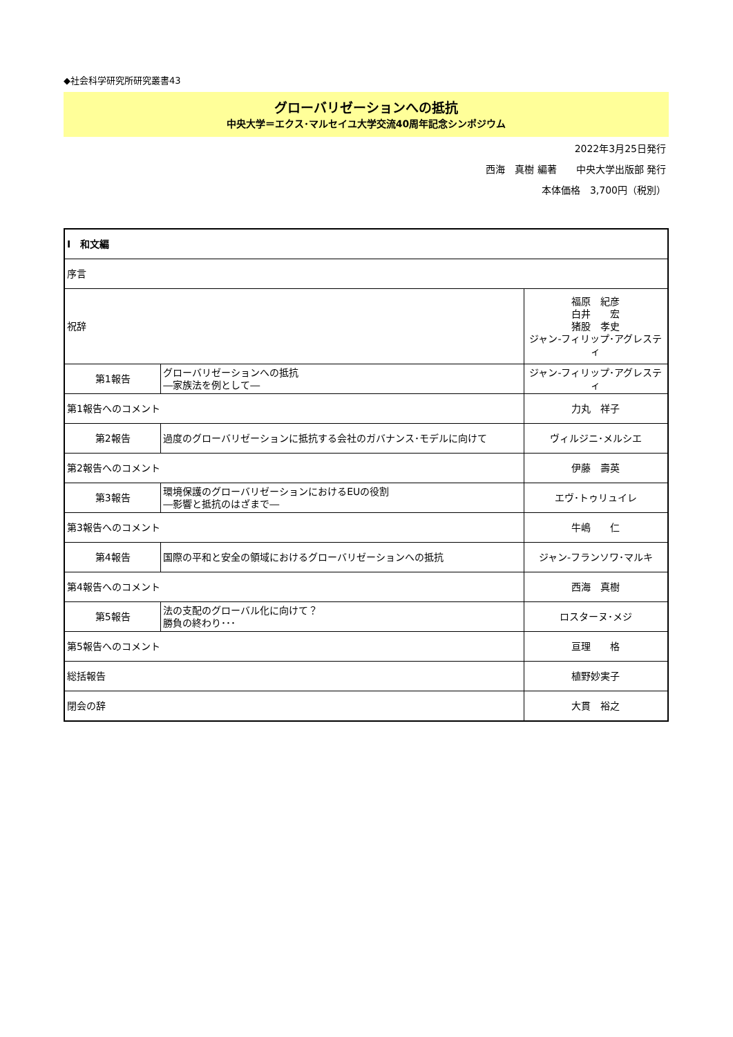◆社会科学研究所研究叢書43
グローバリゼーションへの抵抗
中央大学＝エクス･マルセイユ大学交流40周年記念シンポジウム
2022年3月25日発行
西海　真樹 編著　　中央大学出版部 発行
本体価格　3,700円（税別）
| Ⅰ 和文編 | | |
| 序言 | | |
| 祝辞 | | 福原 紀彦 白井 宏 猪股 孝史 ジャン-フィリップ･アグレスティ |
| 第1報告 | グローバリゼーションへの抵抗 ―家族法を例として― | ジャン-フィリップ･アグレスティ |
| 第1報告へのコメント | | 力丸 祥子 |
| 第2報告 | 過度のグローバリゼーションに抵抗する会社のガバナンス･モデルに向けて | ヴィルジニ･メルシエ |
| 第2報告へのコメント | | 伊藤 壽英 |
| 第3報告 | 環境保護のグローバリゼーションにおけるEUの役割 ―影響と抵抗のはざまで― | エヴ･トゥリュイレ |
| 第3報告へのコメント | | 牛嶋 仁 |
| 第4報告 | 国際の平和と安全の領域におけるグローバリゼーションへの抵抗 | ジャン-フランソワ･マルキ |
| 第4報告へのコメント | | 西海 真樹 |
| 第5報告 | 法の支配のグローバル化に向けて？ 勝負の終わり･･･ | ロスターヌ･メジ |
| 第5報告へのコメント | | 亘理 格 |
| 総括報告 | | 植野妙実子 |
| 閉会の辞 | | 大貫 裕之 |